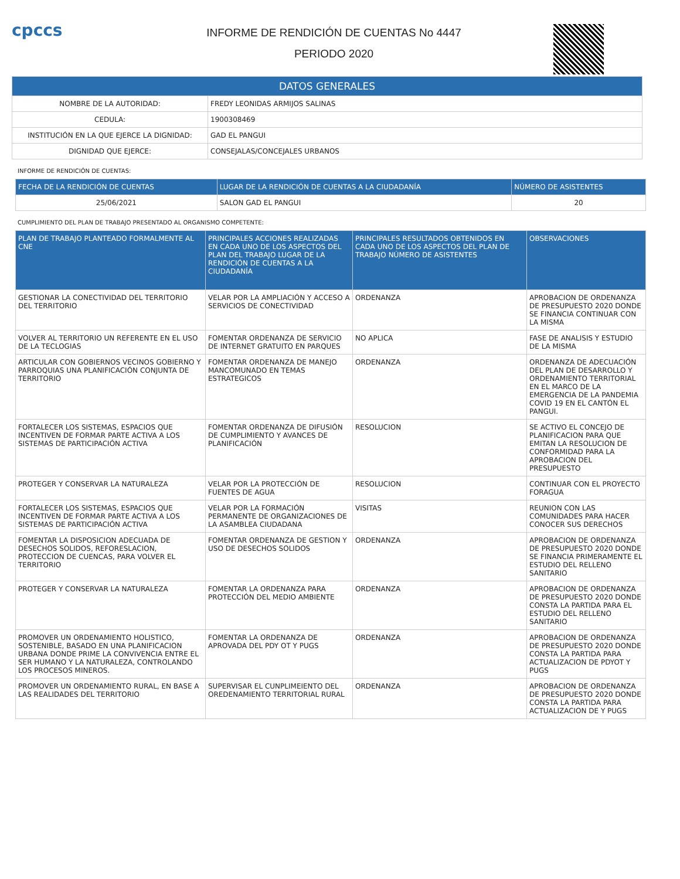cpccs
INFORME DE RENDICIÓN DE CUENTAS No 4447
PERIODO 2020
| DATOS GENERALES | |
| --- | --- |
| NOMBRE DE LA AUTORIDAD: | FREDY LEONIDAS ARMIJOS SALINAS |
| CEDULA: | 1900308469 |
| INSTITUCIÓN EN LA QUE EJERCE LA DIGNIDAD: | GAD EL PANGUI |
| DIGNIDAD QUE EJERCE: | CONSEJALAS/CONCEJALES URBANOS |
INFORME DE RENDICIÓN DE CUENTAS:
| FECHA DE LA RENDICIÓN DE CUENTAS | LUGAR DE LA RENDICIÓN DE CUENTAS A LA CIUDADANÍA | NÚMERO DE ASISTENTES |
| --- | --- | --- |
| 25/06/2021 | SALON GAD EL PANGUI | 20 |
CUMPLIMIENTO DEL PLAN DE TRABAJO PRESENTADO AL ORGANISMO COMPETENTE:
| PLAN DE TRABAJO PLANTEADO FORMALMENTE AL CNE | PRINCIPALES ACCIONES REALIZADAS EN CADA UNO DE LOS ASPECTOS DEL PLAN DEL TRABAJO LUGAR DE LA RENDICIÓN DE CUENTAS A LA CIUDADANÍA | PRINCIPALES RESULTADOS OBTENIDOS EN CADA UNO DE LOS ASPECTOS DEL PLAN DE TRABAJO NÚMERO DE ASISTENTES | OBSERVACIONES |
| --- | --- | --- | --- |
| GESTIONAR LA CONECTIVIDAD DEL TERRITORIO DEL TERRITORIO | VELAR POR LA AMPLIACIÓN Y ACCESO A SERVICIOS DE CONECTIVIDAD | ORDENANZA | APROBACION DE ORDENANZA DE PRESUPUESTO 2020 DONDE SE FINANCIA CONTINUAR CON LA MISMA |
| VOLVER AL TERRITORIO UN REFERENTE EN EL USO DE LA TECLOGIAS | FOMENTAR ORDENANZA DE SERVICIO DE INTERNET GRATUITO EN PARQUES | NO APLICA | FASE DE ANALISIS Y ESTUDIO DE LA MISMA |
| ARTICULAR CON GOBIERNOS VECINOS GOBIERNO Y PARROQUIAS UNA PLANIFICACIÓN CONJUNTA DE TERRITORIO | FOMENTAR ORDENANZA DE MANEJO MANCOMUNADO EN TEMAS ESTRATEGICOS | ORDENANZA | ORDENANZA DE ADECUACIÓN DEL PLAN DE DESARROLLO Y ORDENAMIENTO TERRITORIAL EN EL MARCO DE LA EMERGENCIA DE LA PANDEMIA COVID 19 EN EL CANTÓN EL PANGUI. |
| FORTALECER LOS SISTEMAS, ESPACIOS QUE INCENTIVEN DE FORMAR PARTE ACTIVA A LOS SISTEMAS DE PARTICIPACIÓN ACTIVA | FOMENTAR ORDENANZA DE DIFUSIÓN DE CUMPLIMIENTO Y AVANCES DE PLANIFICACIÓN | RESOLUCION | SE ACTIVO EL CONCEJO DE PLANIFICACION PARA QUE EMITAN LA RESOLUCION DE CONFORMIDAD PARA LA APROBACION DEL PRESUPUESTO |
| PROTEGER Y CONSERVAR LA NATURALEZA | VELAR POR LA PROTECCIÓN DE FUENTES DE AGUA | RESOLUCION | CONTINUAR CON EL PROYECTO FORAGUA |
| FORTALECER LOS SISTEMAS, ESPACIOS QUE INCENTIVEN DE FORMAR PARTE ACTIVA A LOS SISTEMAS DE PARTICIPACIÓN ACTIVA | VELAR POR LA FORMACIÓN PERMANENTE DE ORGANIZACIONES DE LA ASAMBLEA CIUDADANA | VISITAS | REUNION CON LAS COMUNIDADES PARA HACER CONOCER SUS DERECHOS |
| FOMENTAR LA DISPOSICION ADECUADA DE DESECHOS SOLIDOS, REFORESLACION, PROTECCION DE CUENCAS, PARA VOLVER EL TERRITORIO | FOMENTAR ORDENANZA DE GESTION Y USO DE DESECHOS SOLIDOS | ORDENANZA | APROBACION DE ORDENANZA DE PRESUPUESTO 2020 DONDE SE FINANCIA PRIMERAMENTE EL ESTUDIO DEL RELLENO SANITARIO |
| PROTEGER Y CONSERVAR LA NATURALEZA | FOMENTAR LA ORDENANZA PARA PROTECCIÓN DEL MEDIO AMBIENTE | ORDENANZA | APROBACION DE ORDENANZA DE PRESUPUESTO 2020 DONDE CONSTA LA PARTIDA PARA EL ESTUDIO DEL RELLENO SANITARIO |
| PROMOVER UN ORDENAMIENTO HOLISTICO, SOSTENIBLE, BASADO EN UNA PLANIFICACION URBANA DONDE PRIME LA CONVIVENCIA ENTRE EL SER HUMANO Y LA NATURALEZA, CONTROLANDO LOS PROCESOS MINEROS. | FOMENTAR LA ORDENANZA DE APROVADA DEL PDY OT Y PUGS | ORDENANZA | APROBACION DE ORDENANZA DE PRESUPUESTO 2020 DONDE CONSTA LA PARTIDA PARA ACTUALIZACION DE PDYOT Y PUGS |
| PROMOVER UN ORDENAMIENTO RURAL, EN BASE A LAS REALIDADES DEL TERRITORIO | SUPERVISAR EL CUNPLIMEIENTO DEL OREDENAMIENTO TERRITORIAL RURAL | ORDENANZA | APROBACION DE ORDENANZA DE PRESUPUESTO 2020 DONDE CONSTA LA PARTIDA PARA ACTUALIZACION DE Y PUGS |